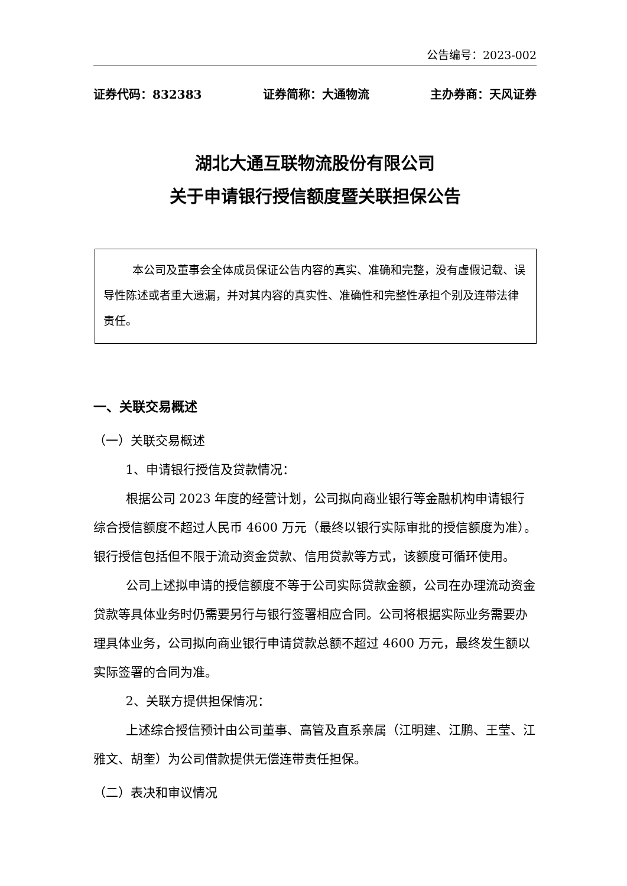公告编号：2023-002
证券代码：832383 证券简称：大通物流 主办券商：天风证券
湖北大通互联物流股份有限公司
关于申请银行授信额度暨关联担保公告
本公司及董事会全体成员保证公告内容的真实、准确和完整，没有虚假记载、误导性陈述或者重大遗漏，并对其内容的真实性、准确性和完整性承担个别及连带法律责任。
一、关联交易概述
（一）关联交易概述
1、申请银行授信及贷款情况：
根据公司 2023 年度的经营计划，公司拟向商业银行等金融机构申请银行综合授信额度不超过人民币 4600 万元（最终以银行实际审批的授信额度为准）。银行授信包括但不限于流动资金贷款、信用贷款等方式，该额度可循环使用。
公司上述拟申请的授信额度不等于公司实际贷款金额，公司在办理流动资金贷款等具体业务时仍需要另行与银行签署相应合同。公司将根据实际业务需要办理具体业务，公司拟向商业银行申请贷款总额不超过 4600 万元，最终发生额以实际签署的合同为准。
2、关联方提供担保情况：
上述综合授信预计由公司董事、高管及直系亲属（江明建、江鹏、王莹、江雅文、胡奎）为公司借款提供无偿连带责任担保。
（二）表决和审议情况